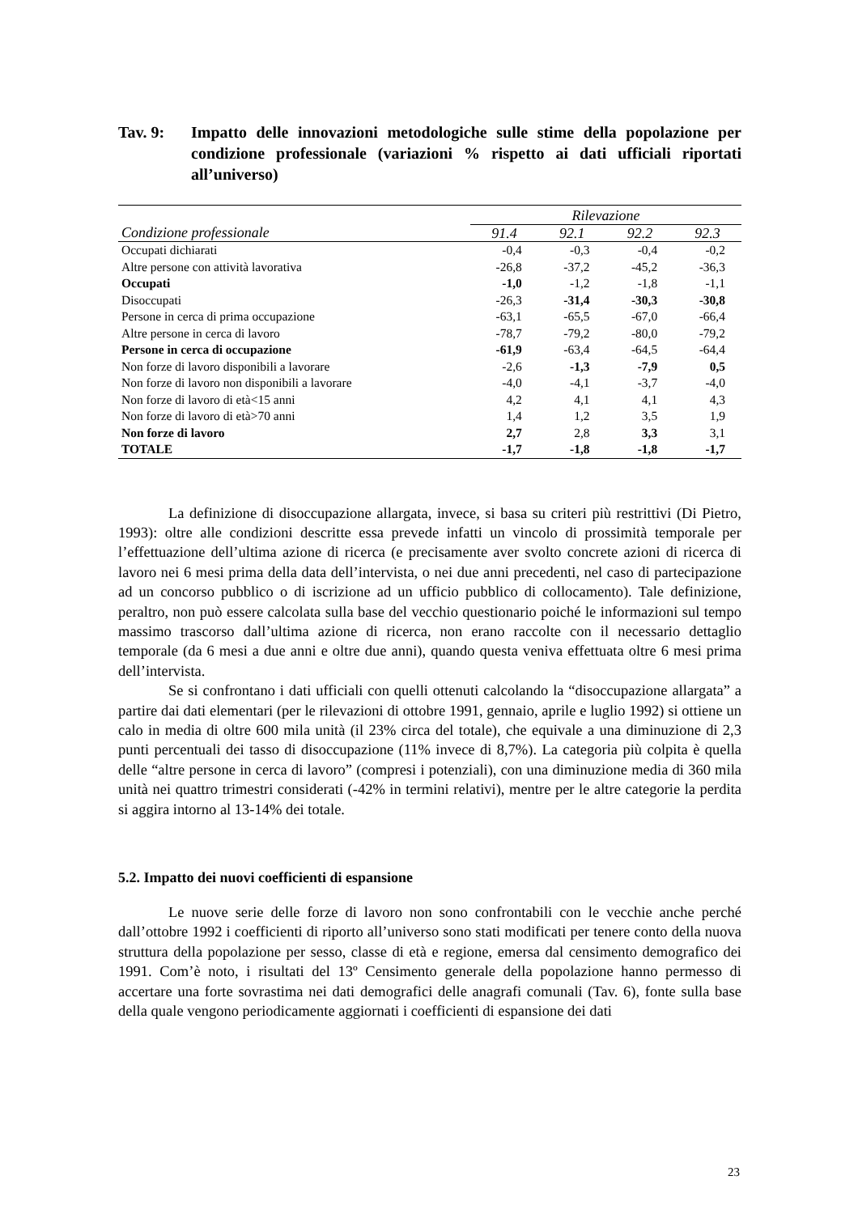Tav. 9: Impatto delle innovazioni metodologiche sulle stime della popolazione per condizione professionale (variazioni % rispetto ai dati ufficiali riportati all’universo)
| | Rilevazione | | | |
| --- | --- | --- | --- | --- |
| Condizione professionale | 91.4 | 92.1 | 92.2 | 92.3 |
| Occupati dichiarati | -0,4 | -0,3 | -0,4 | -0,2 |
| Altre persone con attività lavorativa | -26,8 | -37,2 | -45,2 | -36,3 |
| Occupati | -1,0 | -1,2 | -1,8 | -1,1 |
| Disoccupati | -26,3 | -31,4 | -30,3 | -30,8 |
| Persone in cerca di prima occupazione | -63,1 | -65,5 | -67,0 | -66,4 |
| Altre persone in cerca di lavoro | -78,7 | -79,2 | -80,0 | -79,2 |
| Persone in cerca di occupazione | -61,9 | -63,4 | -64,5 | -64,4 |
| Non forze di lavoro disponibili a lavorare | -2,6 | -1,3 | -7,9 | 0,5 |
| Non forze di lavoro non disponibili a lavorare | -4,0 | -4,1 | -3,7 | -4,0 |
| Non forze di lavoro di età<15 anni | 4,2 | 4,1 | 4,1 | 4,3 |
| Non forze di lavoro di età>70 anni | 1,4 | 1,2 | 3,5 | 1,9 |
| Non forze di lavoro | 2,7 | 2,8 | 3,3 | 3,1 |
| TOTALE | -1,7 | -1,8 | -1,8 | -1,7 |
La definizione di disoccupazione allargata, invece, si basa su criteri più restrittivi (Di Pietro, 1993): oltre alle condizioni descritte essa prevede infatti un vincolo di prossimità temporale per l’effettuazione dell’ultima azione di ricerca (e precisamente aver svolto concrete azioni di ricerca di lavoro nei 6 mesi prima della data dell’intervista, o nei due anni precedenti, nel caso di partecipazione ad un concorso pubblico o di iscrizione ad un ufficio pubblico di collocamento). Tale definizione, peraltro, non può essere calcolata sulla base del vecchio questionario poiché le informazioni sul tempo massimo trascorso dall’ultima azione di ricerca, non erano raccolte con il necessario dettaglio temporale (da 6 mesi a due anni e oltre due anni), quando questa veniva effettuata oltre 6 mesi prima dell’intervista.
Se si confrontano i dati ufficiali con quelli ottenuti calcolando la “disoccupazione allargata” a partire dai dati elementari (per le rilevazioni di ottobre 1991, gennaio, aprile e luglio 1992) si ottiene un calo in media di oltre 600 mila unità (il 23% circa del totale), che equivale a una diminuzione di 2,3 punti percentuali dei tasso di disoccupazione (11% invece di 8,7%). La categoria più colpita è quella delle “altre persone in cerca di lavoro” (compresi i potenziali), con una diminuzione media di 360 mila unità nei quattro trimestri considerati (-42% in termini relativi), mentre per le altre categorie la perdita si aggira intorno al 13-14% dei totale.
5.2. Impatto dei nuovi coefficienti di espansione
Le nuove serie delle forze di lavoro non sono confrontabili con le vecchie anche perché dall’ottobre 1992 i coefficienti di riporto all’universo sono stati modificati per tenere conto della nuova struttura della popolazione per sesso, classe di età e regione, emersa dal censimento demografico dei 1991. Com’è noto, i risultati del 13º Censimento generale della popolazione hanno permesso di accertare una forte sovrastima nei dati demografici delle anagrafi comunali (Tav. 6), fonte sulla base della quale vengono periodicamente aggiornati i coefficienti di espansione dei dati
23